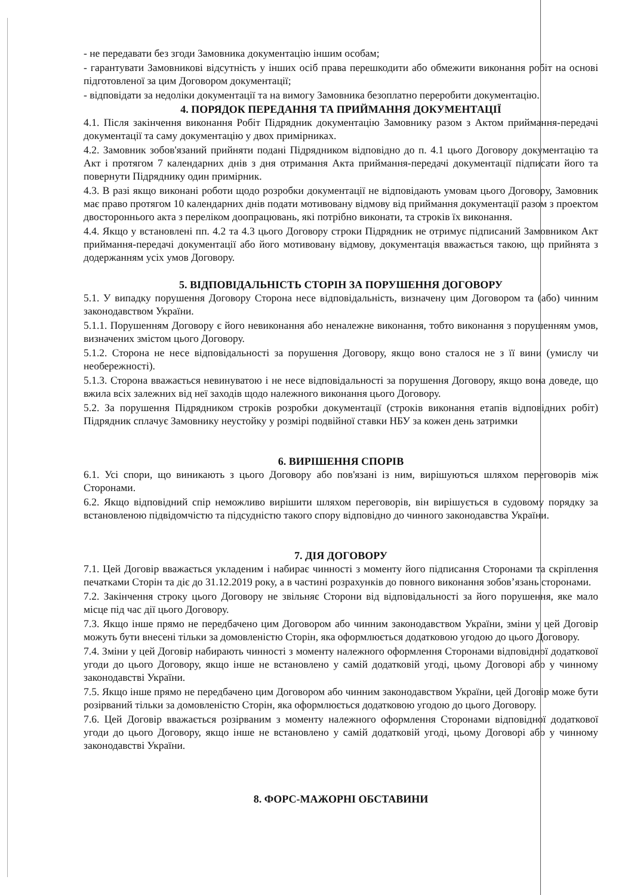- не передавати без згоди Замовника документацію іншим особам;
- гарантувати Замовникові відсутність у інших осіб права перешкодити або обмежити виконання робіт на основі підготовленої за цим Договором документації;
- відповідати за недоліки документації та на вимогу Замовника безоплатно переробити документацію.
4. ПОРЯДОК ПЕРЕДАННЯ ТА ПРИЙМАННЯ ДОКУМЕНТАЦІЇ
4.1. Після закінчення виконання Робіт Підрядник документацію Замовнику разом з Актом приймання-передачі документації та саму документацію у двох примірниках.
4.2. Замовник зобов'язаний прийняти подані Підрядником відповідно до п. 4.1 цього Договору документацію та Акт і протягом 7 календарних днів з дня отримання Акта приймання-передачі документації підписати його та повернути Підряднику один примірник.
4.3. В разі якщо виконані роботи щодо розробки документації не відповідають умовам цього Договору, Замовник має право протягом 10 календарних днів подати мотивовану відмову від приймання документації разом з проектом двостороннього акта з переліком доопрацювань, які потрібно виконати, та строків їх виконання.
4.4. Якщо у встановлені пп. 4.2 та 4.3 цього Договору строки Підрядник не отримує підписаний Замовником Акт приймання-передачі документації або його мотивовану відмову, документація вважається такою, що прийнята з додержанням усіх умов Договору.
5. ВІДПОВІДАЛЬНІСТЬ СТОРІН ЗА ПОРУШЕННЯ ДОГОВОРУ
5.1. У випадку порушення Договору Сторона несе відповідальність, визначену цим Договором та (або) чинним законодавством України.
5.1.1. Порушенням Договору є його невиконання або неналежне виконання, тобто виконання з порушенням умов, визначених змістом цього Договору.
5.1.2. Сторона не несе відповідальності за порушення Договору, якщо воно сталося не з її вини (умислу чи необережності).
5.1.3. Сторона вважається невинуватою і не несе відповідальності за порушення Договору, якщо вона доведе, що вжила всіх залежних від неї заходів щодо належного виконання цього Договору.
5.2. За порушення Підрядником строків розробки документації (строків виконання етапів відповідних робіт) Підрядник сплачує Замовнику неустойку у розмірі подвійної ставки НБУ за кожен день затримки
6. ВИРІШЕННЯ СПОРІВ
6.1. Усі спори, що виникають з цього Договору або пов'язані із ним, вирішуються шляхом переговорів між Сторонами.
6.2. Якщо відповідний спір неможливо вирішити шляхом переговорів, він вирішується в судовому порядку за встановленою підвідомчістю та підсудністю такого спору відповідно до чинного законодавства України.
7. ДІЯ ДОГОВОРУ
7.1. Цей Договір вважається укладеним і набирає чинності з моменту його підписання Сторонами та скріплення печатками Сторін та діє до 31.12.2019 року, а в частині розрахунків до повного виконання зобов’язань сторонами.
7.2. Закінчення строку цього Договору не звільняє Сторони від відповідальності за його порушення, яке мало місце під час дії цього Договору.
7.3. Якщо інше прямо не передбачено цим Договором або чинним законодавством України, зміни у цей Договір можуть бути внесені тільки за домовленістю Сторін, яка оформлюється додатковою угодою до цього Договору.
7.4. Зміни у цей Договір набирають чинності з моменту належного оформлення Сторонами відповідної додаткової угоди до цього Договору, якщо інше не встановлено у самій додатковій угоді, цьому Договорі або у чинному законодавстві України.
7.5. Якщо інше прямо не передбачено цим Договором або чинним законодавством України, цей Договір може бути розірваний тільки за домовленістю Сторін, яка оформлюється додатковою угодою до цього Договору.
7.6. Цей Договір вважається розірваним з моменту належного оформлення Сторонами відповідної додаткової угоди до цього Договору, якщо інше не встановлено у самій додатковій угоді, цьому Договорі або у чинному законодавстві України.
8. ФОРС-МАЖОРНІ ОБСТАВИНИ